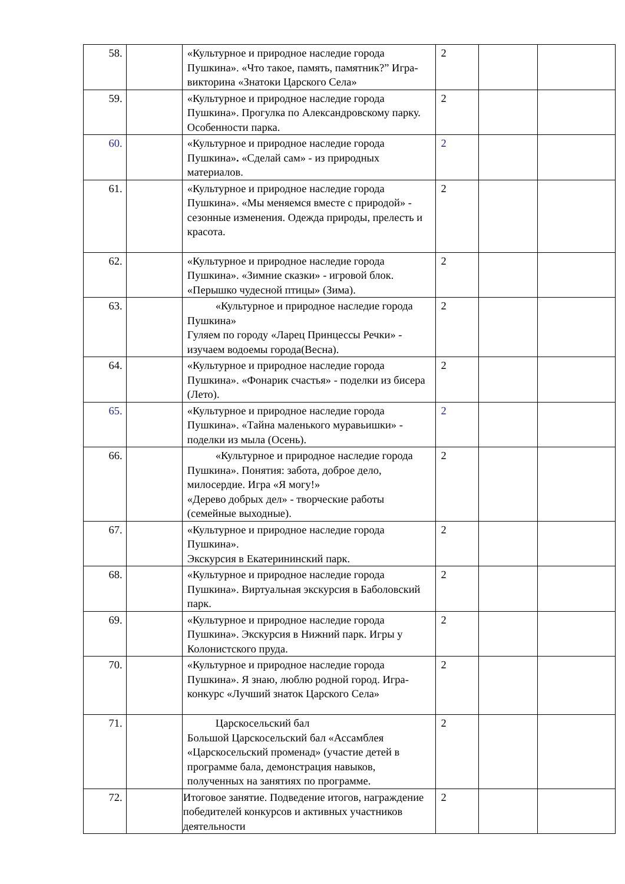| 58. | | «Культурное и природное наследие города Пушкина». «Что такое, память, памятник?” Игра-викторина «Знатоки Царского Села» | 2 | | |
| 59. | | «Культурное и природное наследие города Пушкина». Прогулка по Александровскому парку. Особенности парка. | 2 | | |
| 60. | | «Культурное и природное наследие города Пушкина» . «Сделай сам» - из природных материалов. | 2 | | |
| 61. | | «Культурное и природное наследие города Пушкина». «Мы меняемся вместе с природой» - сезонные изменения. Одежда природы, прелесть и красота. | 2 | | |
| 62. | | «Культурное и природное наследие города Пушкина». «Зимние сказки» - игровой блок. «Перышко чудесной птицы» (Зима). | 2 | | |
| 63. | | «Культурное и природное наследие города Пушкина» Гуляем по городу «Ларец Принцессы Речки» - изучаем водоемы города(Весна). | 2 | | |
| 64. | | «Культурное и природное наследие города Пушкина». «Фонарик счастья» - поделки из бисера (Лето). | 2 | | |
| 65. | | «Культурное и природное наследие города Пушкина». «Тайна маленького муравьишки» - поделки из мыла (Осень). | 2 | | |
| 66. | | «Культурное и природное наследие города Пушкина». Понятия: забота, доброе дело, милосердие. Игра «Я могу!» «Дерево добрых дел» - творческие работы (семейные выходные). | 2 | | |
| 67. | | «Культурное и природное наследие города Пушкина». Экскурсия в Екатерининский парк. | 2 | | |
| 68. | | «Культурное и природное наследие города Пушкина». Виртуальная экскурсия в Баболовский парк. | 2 | | |
| 69. | | «Культурное и природное наследие города Пушкина». Экскурсия в Нижний парк. Игры у Колонистского пруда. | 2 | | |
| 70. | | «Культурное и природное наследие города Пушкина». Я знаю, люблю родной город. Игра-конкурс «Лучший знаток Царского Села» | 2 | | |
| 71. | | Царскосельский бал Большой Царскосельский бал «Ассамблея «Царскосельский променад» (участие детей в программе бала, демонстрация навыков, полученных на занятиях по программе. | 2 | | |
| 72. | | Итоговое занятие. Подведение итогов, награждение победителей конкурсов и активных участников деятельности | 2 | | |